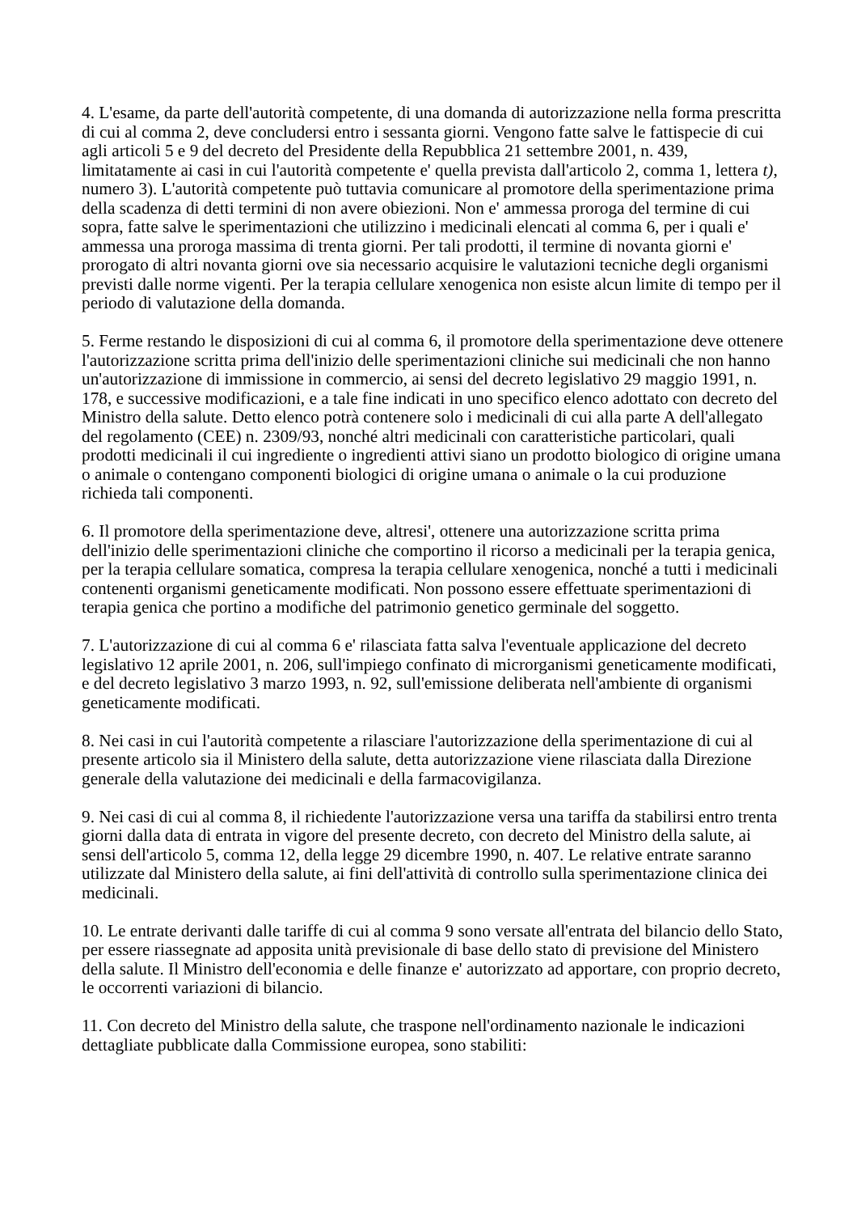4. L'esame, da parte dell'autorità competente, di una domanda di autorizzazione nella forma prescritta di cui al comma 2, deve concludersi entro i sessanta giorni. Vengono fatte salve le fattispecie di cui agli articoli 5 e 9 del decreto del Presidente della Repubblica 21 settembre 2001, n. 439, limitatamente ai casi in cui l'autorità competente e' quella prevista dall'articolo 2, comma 1, lettera t), numero 3). L'autorità competente può tuttavia comunicare al promotore della sperimentazione prima della scadenza di detti termini di non avere obiezioni. Non e' ammessa proroga del termine di cui sopra, fatte salve le sperimentazioni che utilizzino i medicinali elencati al comma 6, per i quali e' ammessa una proroga massima di trenta giorni. Per tali prodotti, il termine di novanta giorni e' prorogato di altri novanta giorni ove sia necessario acquisire le valutazioni tecniche degli organismi previsti dalle norme vigenti. Per la terapia cellulare xenogenica non esiste alcun limite di tempo per il periodo di valutazione della domanda.
5. Ferme restando le disposizioni di cui al comma 6, il promotore della sperimentazione deve ottenere l'autorizzazione scritta prima dell'inizio delle sperimentazioni cliniche sui medicinali che non hanno un'autorizzazione di immissione in commercio, ai sensi del decreto legislativo 29 maggio 1991, n. 178, e successive modificazioni, e a tale fine indicati in uno specifico elenco adottato con decreto del Ministro della salute. Detto elenco potrà contenere solo i medicinali di cui alla parte A dell'allegato del regolamento (CEE) n. 2309/93, nonché altri medicinali con caratteristiche particolari, quali prodotti medicinali il cui ingrediente o ingredienti attivi siano un prodotto biologico di origine umana o animale o contengano componenti biologici di origine umana o animale o la cui produzione richieda tali componenti.
6. Il promotore della sperimentazione deve, altresi', ottenere una autorizzazione scritta prima dell'inizio delle sperimentazioni cliniche che comportino il ricorso a medicinali per la terapia genica, per la terapia cellulare somatica, compresa la terapia cellulare xenogenica, nonché a tutti i medicinali contenenti organismi geneticamente modificati. Non possono essere effettuate sperimentazioni di terapia genica che portino a modifiche del patrimonio genetico germinale del soggetto.
7. L'autorizzazione di cui al comma 6 e' rilasciata fatta salva l'eventuale applicazione del decreto legislativo 12 aprile 2001, n. 206, sull'impiego confinato di microrganismi geneticamente modificati, e del decreto legislativo 3 marzo 1993, n. 92, sull'emissione deliberata nell'ambiente di organismi geneticamente modificati.
8. Nei casi in cui l'autorità competente a rilasciare l'autorizzazione della sperimentazione di cui al presente articolo sia il Ministero della salute, detta autorizzazione viene rilasciata dalla Direzione generale della valutazione dei medicinali e della farmacovigilanza.
9. Nei casi di cui al comma 8, il richiedente l'autorizzazione versa una tariffa da stabilirsi entro trenta giorni dalla data di entrata in vigore del presente decreto, con decreto del Ministro della salute, ai sensi dell'articolo 5, comma 12, della legge 29 dicembre 1990, n. 407. Le relative entrate saranno utilizzate dal Ministero della salute, ai fini dell'attività di controllo sulla sperimentazione clinica dei medicinali.
10. Le entrate derivanti dalle tariffe di cui al comma 9 sono versate all'entrata del bilancio dello Stato, per essere riassegnate ad apposita unità previsionale di base dello stato di previsione del Ministero della salute. Il Ministro dell'economia e delle finanze e' autorizzato ad apportare, con proprio decreto, le occorrenti variazioni di bilancio.
11. Con decreto del Ministro della salute, che traspone nell'ordinamento nazionale le indicazioni dettagliate pubblicate dalla Commissione europea, sono stabiliti: